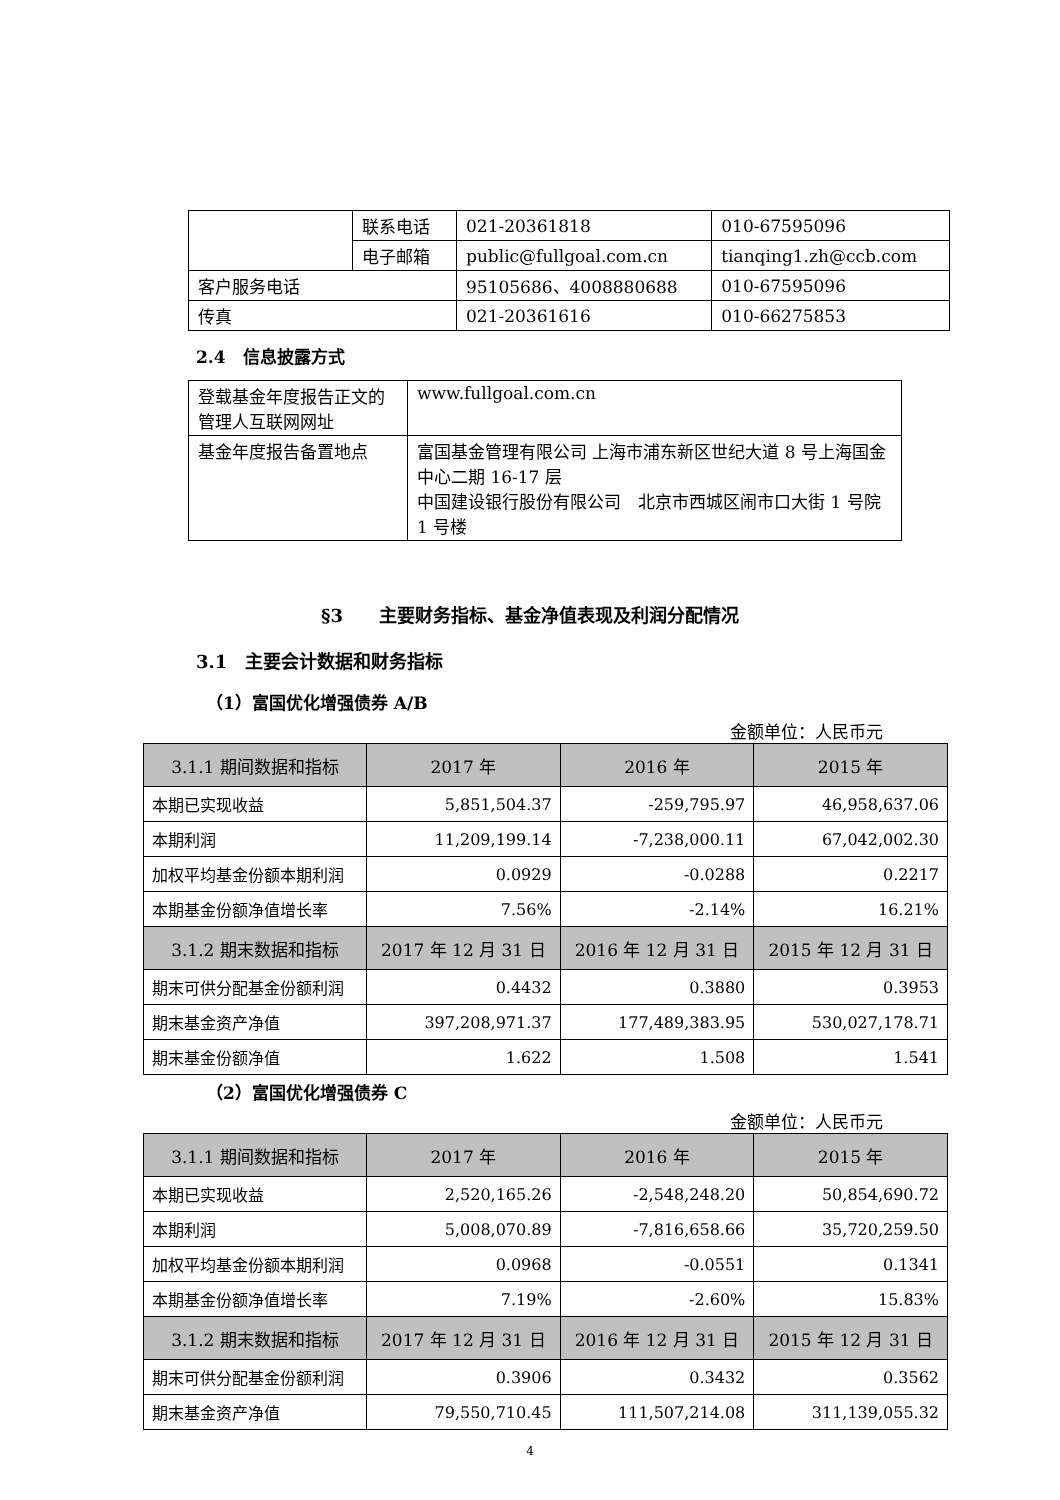| | 联系电话 | 021-20361818 | 010-67595096 |
| | 电子邮箱 | public@fullgoal.com.cn | tianqing1.zh@ccb.com |
| 客户服务电话 | | 95105686、4008880688 | 010-67595096 |
| 传真 | | 021-20361616 | 010-66275853 |
2.4　信息披露方式
| 登载基金年度报告正文的管理人互联网网址 | www.fullgoal.com.cn |
| 基金年度报告备置地点 | 富国基金管理有限公司 上海市浦东新区世纪大道 8 号上海国金中心二期 16-17 层 中国建设银行股份有限公司 北京市西城区闹市口大街 1 号院 1 号楼 |
§3　　主要财务指标、基金净值表现及利润分配情况
3.1　主要会计数据和财务指标
（1）富国优化增强债券 A/B
金额单位：人民币元
| 3.1.1 期间数据和指标 | 2017 年 | 2016 年 | 2015 年 |
| --- | --- | --- | --- |
| 本期已实现收益 | 5,851,504.37 | -259,795.97 | 46,958,637.06 |
| 本期利润 | 11,209,199.14 | -7,238,000.11 | 67,042,002.30 |
| 加权平均基金份额本期利润 | 0.0929 | -0.0288 | 0.2217 |
| 本期基金份额净值增长率 | 7.56% | -2.14% | 16.21% |
| 3.1.2 期末数据和指标 | 2017 年 12 月 31 日 | 2016 年 12 月 31 日 | 2015 年 12 月 31 日 |
| 期末可供分配基金份额利润 | 0.4432 | 0.3880 | 0.3953 |
| 期末基金资产净值 | 397,208,971.37 | 177,489,383.95 | 530,027,178.71 |
| 期末基金份额净值 | 1.622 | 1.508 | 1.541 |
（2）富国优化增强债券 C
金额单位：人民币元
| 3.1.1 期间数据和指标 | 2017 年 | 2016 年 | 2015 年 |
| --- | --- | --- | --- |
| 本期已实现收益 | 2,520,165.26 | -2,548,248.20 | 50,854,690.72 |
| 本期利润 | 5,008,070.89 | -7,816,658.66 | 35,720,259.50 |
| 加权平均基金份额本期利润 | 0.0968 | -0.0551 | 0.1341 |
| 本期基金份额净值增长率 | 7.19% | -2.60% | 15.83% |
| 3.1.2 期末数据和指标 | 2017 年 12 月 31 日 | 2016 年 12 月 31 日 | 2015 年 12 月 31 日 |
| 期末可供分配基金份额利润 | 0.3906 | 0.3432 | 0.3562 |
| 期末基金资产净值 | 79,550,710.45 | 111,507,214.08 | 311,139,055.32 |
4